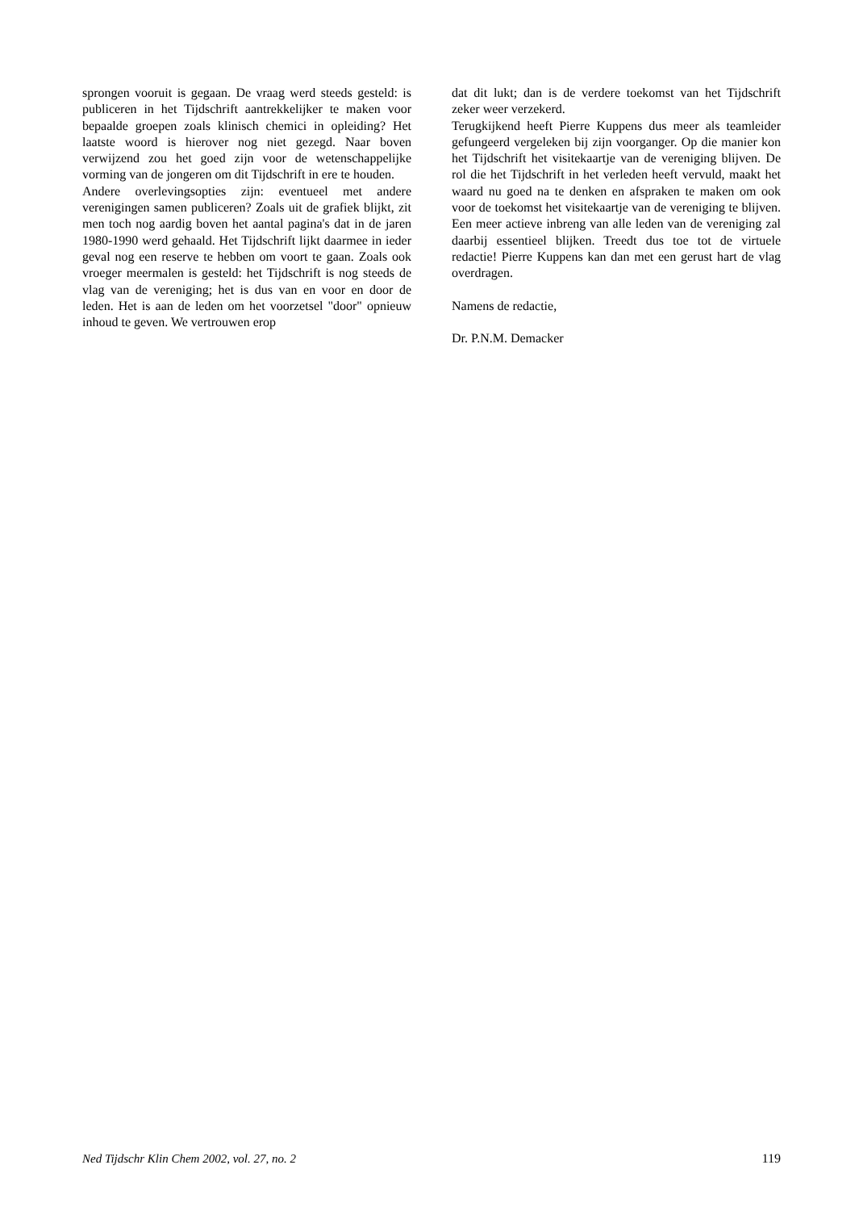sprongen vooruit is gegaan. De vraag werd steeds gesteld: is publiceren in het Tijdschrift aantrekkelijker te maken voor bepaalde groepen zoals klinisch chemici in opleiding? Het laatste woord is hierover nog niet gezegd. Naar boven verwijzend zou het goed zijn voor de wetenschappelijke vorming van de jongeren om dit Tijdschrift in ere te houden.
Andere overlevingsopties zijn: eventueel met andere verenigingen samen publiceren? Zoals uit de grafiek blijkt, zit men toch nog aardig boven het aantal pagina's dat in de jaren 1980-1990 werd gehaald. Het Tijdschrift lijkt daarmee in ieder geval nog een reserve te hebben om voort te gaan. Zoals ook vroeger meermalen is gesteld: het Tijdschrift is nog steeds de vlag van de vereniging; het is dus van en voor en door de leden. Het is aan de leden om het voorzetsel "door" opnieuw inhoud te geven. We vertrouwen erop
dat dit lukt; dan is de verdere toekomst van het Tijdschrift zeker weer verzekerd.
Terugkijkend heeft Pierre Kuppens dus meer als teamleider gefungeerd vergeleken bij zijn voorganger. Op die manier kon het Tijdschrift het visitekaartje van de vereniging blijven. De rol die het Tijdschrift in het verleden heeft vervuld, maakt het waard nu goed na te denken en afspraken te maken om ook voor de toekomst het visitekaartje van de vereniging te blijven. Een meer actieve inbreng van alle leden van de vereniging zal daarbij essentieel blijken. Treedt dus toe tot de virtuele redactie! Pierre Kuppens kan dan met een gerust hart de vlag overdragen.
Namens de redactie,
Dr. P.N.M. Demacker
Ned Tijdschr Klin Chem 2002, vol. 27, no. 2 119